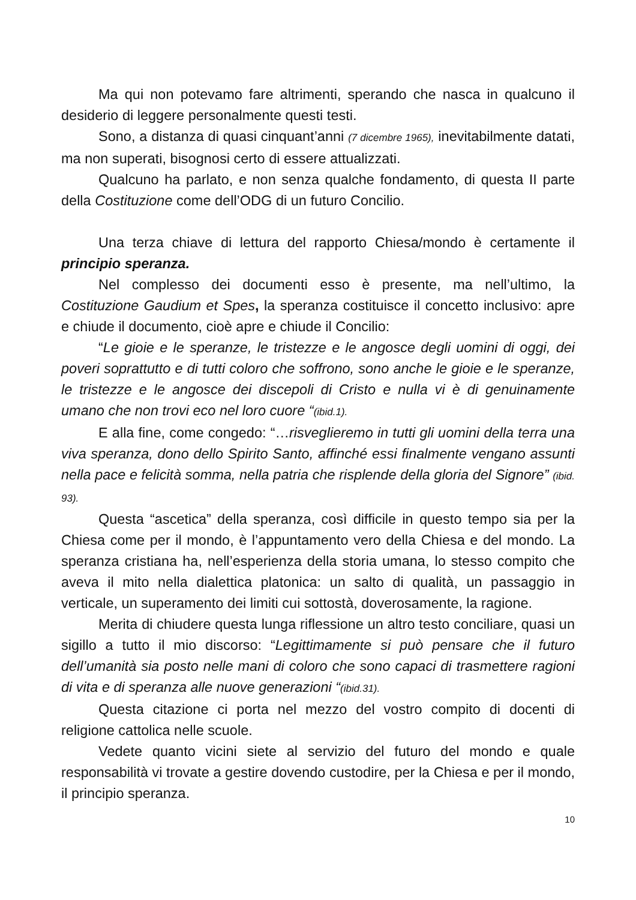Ma qui non potevamo fare altrimenti, sperando che nasca in qualcuno il desiderio di leggere personalmente questi testi.
Sono, a distanza di quasi cinquant’anni (7 dicembre 1965), inevitabilmente datati, ma non superati, bisognosi certo di essere attualizzati.
Qualcuno ha parlato, e non senza qualche fondamento, di questa II parte della Costituzione come dell’ODG di un futuro Concilio.
Una terza chiave di lettura del rapporto Chiesa/mondo è certamente il principio speranza.
Nel complesso dei documenti esso è presente, ma nell’ultimo, la Costituzione Gaudium et Spes, la speranza costituisce il concetto inclusivo: apre e chiude il documento, cioè apre e chiude il Concilio:
“Le gioie e le speranze, le tristezze e le angosce degli uomini di oggi, dei poveri soprattutto e di tutti coloro che soffrono, sono anche le gioie e le speranze, le tristezze e le angosce dei discepoli di Cristo e nulla vi è di genuinamente umano che non trovi eco nel loro cuore “(ibid.1).
E alla fine, come congedo: “…risveglieremo in tutti gli uomini della terra una viva speranza, dono dello Spirito Santo, affinché essi finalmente vengano assunti nella pace e felicità somma, nella patria che risplende della gloria del Signore” (ibid. 93).
Questa “ascetica” della speranza, così difficile in questo tempo sia per la Chiesa come per il mondo, è l’appuntamento vero della Chiesa e del mondo. La speranza cristiana ha, nell’esperienza della storia umana, lo stesso compito che aveva il mito nella dialettica platonica: un salto di qualità, un passaggio in verticale, un superamento dei limiti cui sottostà, doverosamente, la ragione.
Merita di chiudere questa lunga riflessione un altro testo conciliare, quasi un sigillo a tutto il mio discorso: “Legittimamente si può pensare che il futuro dell’umanità sia posto nelle mani di coloro che sono capaci di trasmettere ragioni di vita e di speranza alle nuove generazioni “(ibid.31).
Questa citazione ci porta nel mezzo del vostro compito di docenti di religione cattolica nelle scuole.
Vedete quanto vicini siete al servizio del futuro del mondo e quale responsabilità vi trovate a gestire dovendo custodire, per la Chiesa e per il mondo, il principio speranza.
10